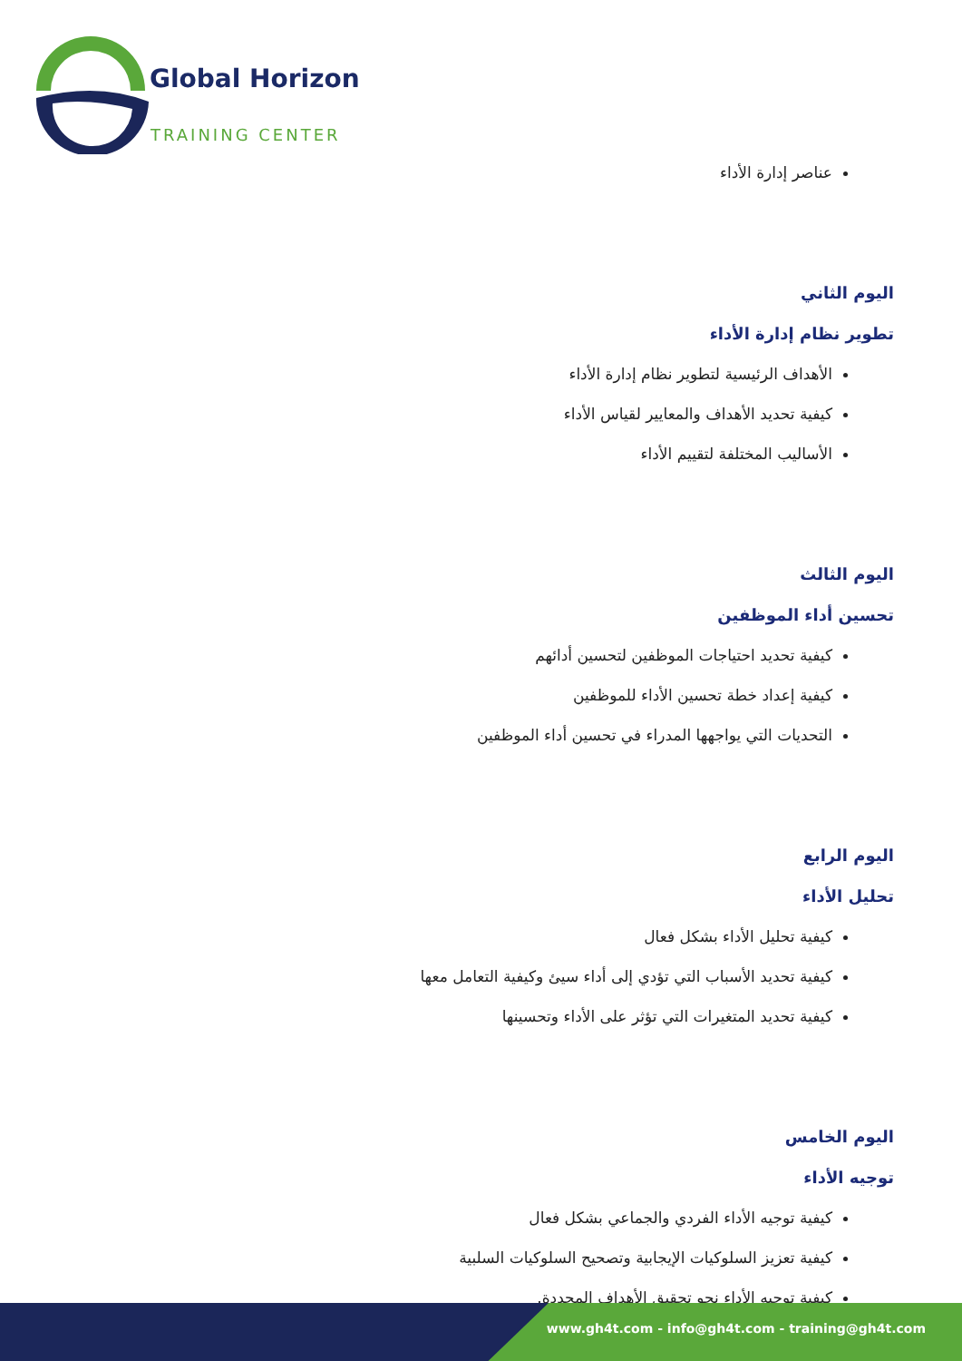Global Horizon
TRAINING CENTER
عناصر إدارة الأداء
اليوم الثاني
تطوير نظام إدارة الأداء
الأهداف الرئيسية لتطوير نظام إدارة الأداء
كيفية تحديد الأهداف والمعايير لقياس الأداء
الأساليب المختلفة لتقييم الأداء
اليوم الثالث
تحسين أداء الموظفين
كيفية تحديد احتياجات الموظفين لتحسين أدائهم
كيفية إعداد خطة تحسين الأداء للموظفين
التحديات التي يواجهها المدراء في تحسين أداء الموظفين
اليوم الرابع
تحليل الأداء
كيفية تحليل الأداء بشكل فعال
كيفية تحديد الأسباب التي تؤدي إلى أداء سيئ وكيفية التعامل معها
كيفية تحديد المتغيرات التي تؤثر على الأداء وتحسينها
اليوم الخامس
توجيه الأداء
كيفية توجيه الأداء الفردي والجماعي بشكل فعال
كيفية تعزيز السلوكيات الإيجابية وتصحيح السلوكيات السلبية
كيفية توجيه الأداء نحو تحقيق الأهداف المحددة.
www.gh4t.com - info@gh4t.com - training@gh4t.com